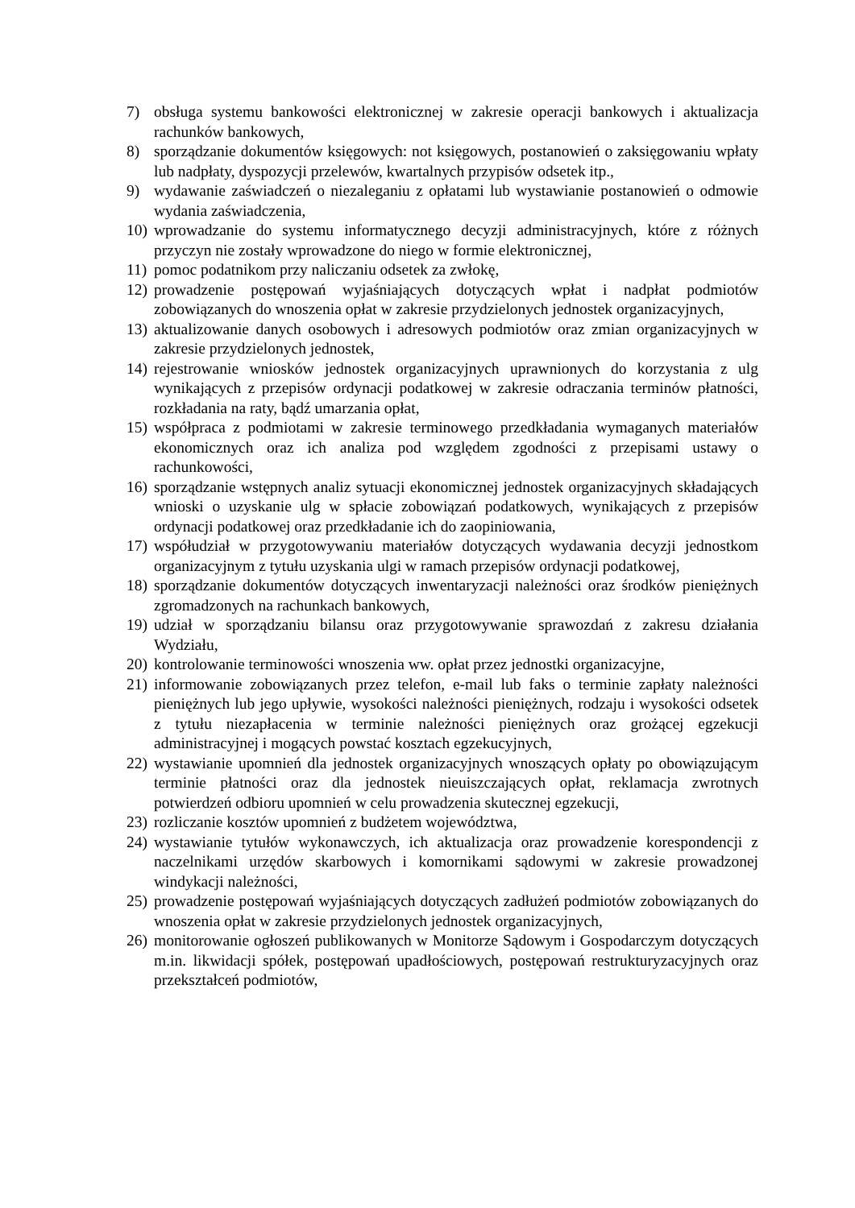7) obsługa systemu bankowości elektronicznej w zakresie operacji bankowych i aktualizacja rachunków bankowych,
8) sporządzanie dokumentów księgowych: not księgowych, postanowień o zaksięgowaniu wpłaty lub nadpłaty, dyspozycji przelewów, kwartalnych przypisów odsetek itp.,
9) wydawanie zaświadczeń o niezaleganiu z opłatami lub wystawianie postanowień o odmowie wydania zaświadczenia,
10) wprowadzanie do systemu informatycznego decyzji administracyjnych, które z różnych przyczyn nie zostały wprowadzone do niego w formie elektronicznej,
11) pomoc podatnikom przy naliczaniu odsetek za zwłokę,
12) prowadzenie postępowań wyjaśniających dotyczących wpłat i nadpłat podmiotów zobowiązanych do wnoszenia opłat w zakresie przydzielonych jednostek organizacyjnych,
13) aktualizowanie danych osobowych i adresowych podmiotów oraz zmian organizacyjnych w zakresie przydzielonych jednostek,
14) rejestrowanie wniosków jednostek organizacyjnych uprawnionych do korzystania z ulg wynikających z przepisów ordynacji podatkowej w zakresie odraczania terminów płatności, rozkładania na raty, bądź umarzania opłat,
15) współpraca z podmiotami w zakresie terminowego przedkładania wymaganych materiałów ekonomicznych oraz ich analiza pod względem zgodności z przepisami ustawy o rachunkowości,
16) sporządzanie wstępnych analiz sytuacji ekonomicznej jednostek organizacyjnych składających wnioski o uzyskanie ulg w spłacie zobowiązań podatkowych, wynikających z przepisów ordynacji podatkowej oraz przedkładanie ich do zaopiniowania,
17) współudział w przygotowywaniu materiałów dotyczących wydawania decyzji jednostkom organizacyjnym z tytułu uzyskania ulgi w ramach przepisów ordynacji podatkowej,
18) sporządzanie dokumentów dotyczących inwentaryzacji należności oraz środków pieniężnych zgromadzonych na rachunkach bankowych,
19) udział w sporządzaniu bilansu oraz przygotowywanie sprawozdań z zakresu działania Wydziału,
20) kontrolowanie terminowości wnoszenia ww. opłat przez jednostki organizacyjne,
21) informowanie zobowiązanych przez telefon, e-mail lub faks o terminie zapłaty należności pieniężnych lub jego upływie, wysokości należności pieniężnych, rodzaju i wysokości odsetek z tytułu niezapłacenia w terminie należności pieniężnych oraz grożącej egzekucji administracyjnej i mogących powstać kosztach egzekucyjnych,
22) wystawianie upomnień dla jednostek organizacyjnych wnoszących opłaty po obowiązującym terminie płatności oraz dla jednostek nieuiszczających opłat, reklamacja zwrotnych potwierdzeń odbioru upomnień w celu prowadzenia skutecznej egzekucji,
23) rozliczanie kosztów upomnień z budżetem województwa,
24) wystawianie tytułów wykonawczych, ich aktualizacja oraz prowadzenie korespondencji z naczelnikami urzędów skarbowych i komornikami sądowymi w zakresie prowadzonej windykacji należności,
25) prowadzenie postępowań wyjaśniających dotyczących zadłużeń podmiotów zobowiązanych do wnoszenia opłat w zakresie przydzielonych jednostek organizacyjnych,
26) monitorowanie ogłoszeń publikowanych w Monitorze Sądowym i Gospodarczym dotyczących m.in. likwidacji spółek, postępowań upadłościowych, postępowań restrukturyzacyjnych oraz przekształceń podmiotów,